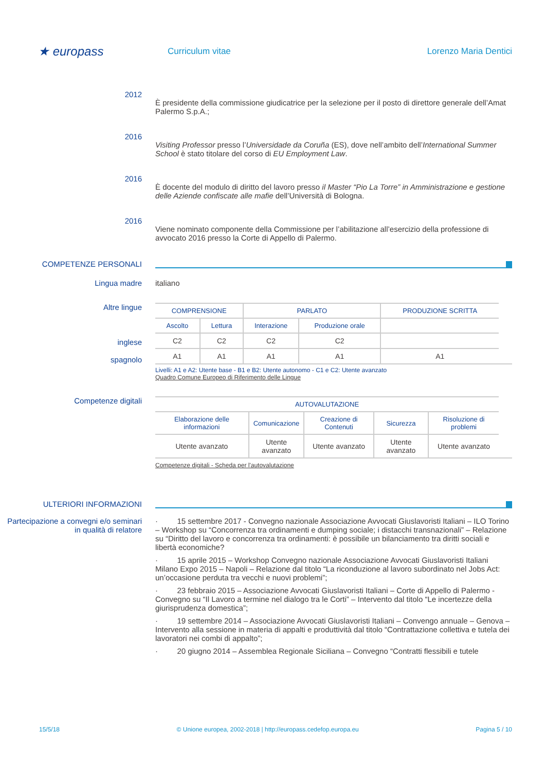★ europass
Curriculum vitae Lorenzo Maria Dentici
2012
È presidente della commissione giudicatrice per la selezione per il posto di direttore generale dell’Amat Palermo S.p.A.;
2016
Visiting Professor presso l’Universidade da Coruña (ES), dove nell’ambito dell’International Summer School è stato titolare del corso di EU Employment Law.
2016
È docente del modulo di diritto del lavoro presso il Master “Pio La Torre” in Amministrazione e gestione delle Aziende confiscate alle mafie dell’Università di Bologna.
2016
Viene nominato componente della Commissione per l’abilitazione all’esercizio della professione di avvocato 2016 presso la Corte di Appello di Palermo.
COMPETENZE PERSONALI
Lingua madre italiano
Altre lingue
inglese
spagnolo
| COMPRENSIONE | | PARLATO | | PRODUZIONE SCRITTA |
| --- | --- | --- | --- | --- |
| Ascolto | Lettura | Interazione | Produzione orale | |
| C2 | C2 | C2 | C2 | |
| A1 | A1 | A1 | A1 | A1 |
Livelli: A1 e A2: Utente base - B1 e B2: Utente autonomo - C1 e C2: Utente avanzato
Quadro Comune Europeo di Riferimento delle Lingue
Competenze digitali
| AUTOVALUTAZIONE | | | | |
| --- | --- | --- | --- | --- |
| Elaborazione delle informazioni | Comunicazione | Creazione di Contenuti | Sicurezza | Risoluzione di problemi |
| Utente avanzato | Utente avanzato | Utente avanzato | Utente avanzato | Utente avanzato |
Competenze digitali - Scheda per l'autovalutazione
ULTERIORI INFORMAZIONI
Partecipazione a convegni e/o seminari in qualità di relatore
· 15 settembre 2017 - Convegno nazionale Associazione Avvocati Giuslavoristi Italiani – ILO Torino – Workshop su “Concorrenza tra ordinamenti e dumping sociale; i distacchi transnazionali” – Relazione su “Diritto del lavoro e concorrenza tra ordinamenti: è possibile un bilanciamento tra diritti sociali e libertà economiche?
· 15 aprile 2015 – Workshop Convegno nazionale Associazione Avvocati Giuslavoristi Italiani Milano Expo 2015 – Napoli – Relazione dal titolo “La riconduzione al lavoro subordinato nel Jobs Act: un’occasione perduta tra vecchi e nuovi problemi”;
· 23 febbraio 2015 – Associazione Avvocati Giuslavoristi Italiani – Corte di Appello di Palermo - Convegno su “Il Lavoro a termine nel dialogo tra le Corti” – Intervento dal titolo “Le incertezze della giurisprudenza domestica”;
· 19 settembre 2014 – Associazione Avvocati Giuslavoristi Italiani – Convengo annuale – Genova – Intervento alla sessione in materia di appalti e produttività dal titolo “Contrattazione collettiva e tutela dei lavoratori nei combi di appalto”;
· 20 giugno 2014 – Assemblea Regionale Siciliana – Convegno “Contratti flessibili e tutele
15/5/18 © Unione europea, 2002-2018 | http://europass.cedefop.europa.eu Pagina 5 / 10